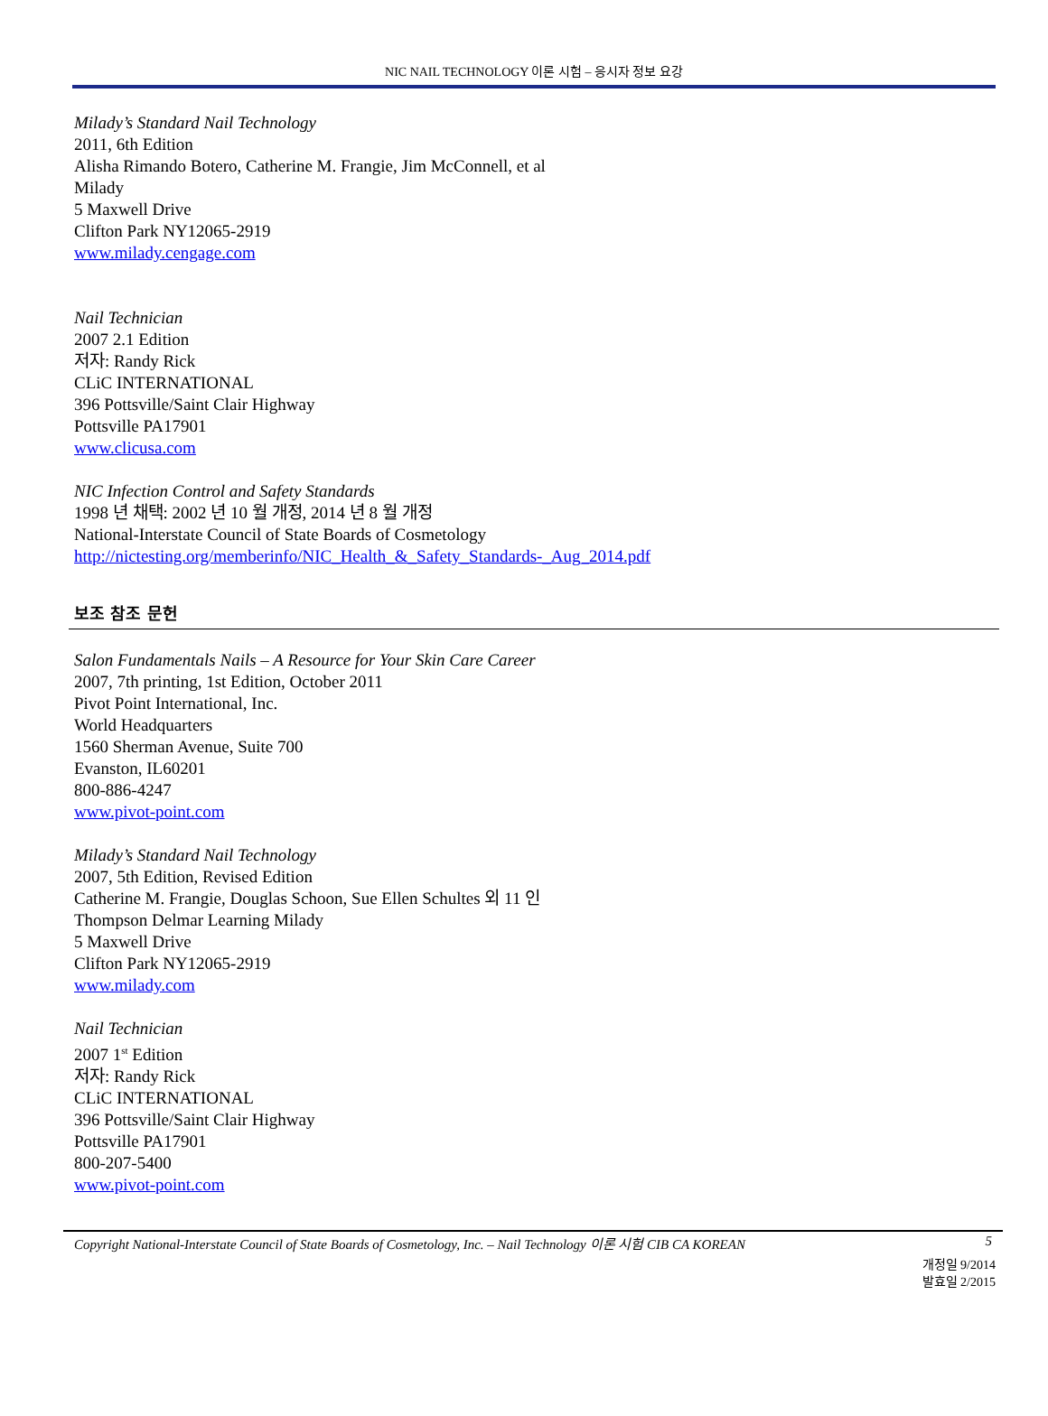NIC NAIL TECHNOLOGY 이론 시험 – 응시자 정보 요강
Milady’s Standard Nail Technology
2011, 6th Edition
Alisha Rimando Botero, Catherine M. Frangie, Jim McConnell, et al
Milady
5 Maxwell Drive
Clifton Park NY12065-2919
www.milady.cengage.com
Nail Technician
2007 2.1 Edition
저자: Randy Rick
CLiC INTERNATIONAL
396 Pottsville/Saint Clair Highway
Pottsville PA17901
www.clicusa.com
NIC Infection Control and Safety Standards
1998 년 채택: 2002 년 10 월 개정, 2014 년 8 월 개정
National-Interstate Council of State Boards of Cosmetology
http://nictesting.org/memberinfo/NIC_Health_&_Safety_Standards-_Aug_2014.pdf
보조 참조 문헌
Salon Fundamentals Nails – A Resource for Your Skin Care Career
2007, 7th printing, 1st Edition, October 2011
Pivot Point International, Inc.
World Headquarters
1560 Sherman Avenue, Suite 700
Evanston, IL60201
800-886-4247
www.pivot-point.com
Milady’s Standard Nail Technology
2007, 5th Edition, Revised Edition
Catherine M. Frangie, Douglas Schoon, Sue Ellen Schultes 외 11 인
Thompson Delmar Learning Milady
5 Maxwell Drive
Clifton Park NY12065-2919
www.milady.com
Nail Technician
2007 1<sup>st</sup> Edition
저자: Randy Rick
CLiC INTERNATIONAL
396 Pottsville/Saint Clair Highway
Pottsville PA17901
800-207-5400
www.pivot-point.com
Copyright National-Interstate Council of State Boards of Cosmetology, Inc. – Nail Technology 이론 시험 CIB CA KOREAN 5
개정일 9/2014
발효일 2/2015